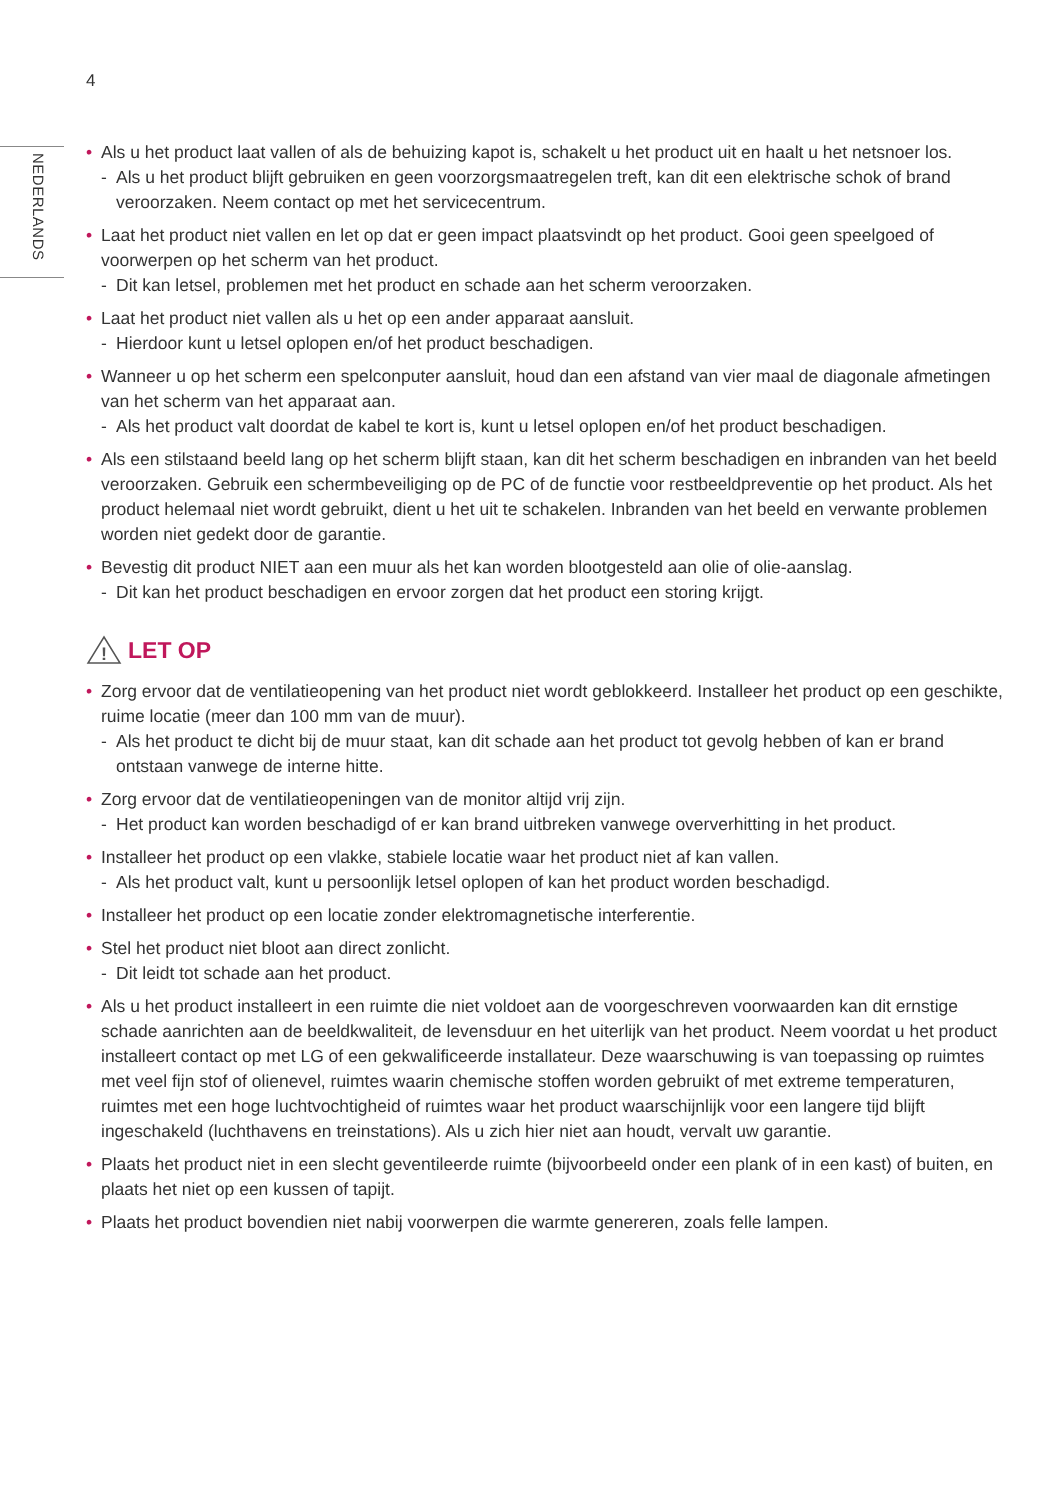4
NEDERLANDS
• Als u het product laat vallen of als de behuizing kapot is, schakelt u het product uit en haalt u het netsnoer los.
- Als u het product blijft gebruiken en geen voorzorgsmaatregelen treft, kan dit een elektrische schok of brand veroorzaken. Neem contact op met het servicecentrum.
• Laat het product niet vallen en let op dat er geen impact plaatsvindt op het product. Gooi geen speelgoed of voorwerpen op het scherm van het product.
- Dit kan letsel, problemen met het product en schade aan het scherm veroorzaken.
• Laat het product niet vallen als u het op een ander apparaat aansluit.
- Hierdoor kunt u letsel oplopen en/of het product beschadigen.
• Wanneer u op het scherm een spelconputer aansluit, houd dan een afstand van vier maal de diagonale afmetingen van het scherm van het apparaat aan.
- Als het product valt doordat de kabel te kort is, kunt u letsel oplopen en/of het product beschadigen.
• Als een stilstaand beeld lang op het scherm blijft staan, kan dit het scherm beschadigen en inbranden van het beeld veroorzaken. Gebruik een schermbeveiliging op de PC of de functie voor restbeeldpreventie op het product. Als het product helemaal niet wordt gebruikt, dient u het uit te schakelen. Inbranden van het beeld en verwante problemen worden niet gedekt door de garantie.
• Bevestig dit product NIET aan een muur als het kan worden blootgesteld aan olie of olie-aanslag.
- Dit kan het product beschadigen en ervoor zorgen dat het product een storing krijgt.
!
LET OP
• Zorg ervoor dat de ventilatieopening van het product niet wordt geblokkeerd. Installeer het product op een geschikte, ruime locatie (meer dan 100 mm van de muur).
- Als het product te dicht bij de muur staat, kan dit schade aan het product tot gevolg hebben of kan er brand ontstaan vanwege de interne hitte.
• Zorg ervoor dat de ventilatieopeningen van de monitor altijd vrij zijn.
- Het product kan worden beschadigd of er kan brand uitbreken vanwege oververhitting in het product.
• Installeer het product op een vlakke, stabiele locatie waar het product niet af kan vallen.
- Als het product valt, kunt u persoonlijk letsel oplopen of kan het product worden beschadigd.
• Installeer het product op een locatie zonder elektromagnetische interferentie.
• Stel het product niet bloot aan direct zonlicht.
- Dit leidt tot schade aan het product.
• Als u het product installeert in een ruimte die niet voldoet aan de voorgeschreven voorwaarden kan dit ernstige schade aanrichten aan de beeldkwaliteit, de levensduur en het uiterlijk van het product. Neem voordat u het product installeert contact op met LG of een gekwalificeerde installateur. Deze waarschuwing is van toepassing op ruimtes met veel fijn stof of olienevel, ruimtes waarin chemische stoffen worden gebruikt of met extreme temperaturen, ruimtes met een hoge luchtvochtigheid of ruimtes waar het product waarschijnlijk voor een langere tijd blijft ingeschakeld (luchthavens en treinstations). Als u zich hier niet aan houdt, vervalt uw garantie.
• Plaats het product niet in een slecht geventileerde ruimte (bijvoorbeeld onder een plank of in een kast) of buiten, en plaats het niet op een kussen of tapijt.
• Plaats het product bovendien niet nabij voorwerpen die warmte genereren, zoals felle lampen.